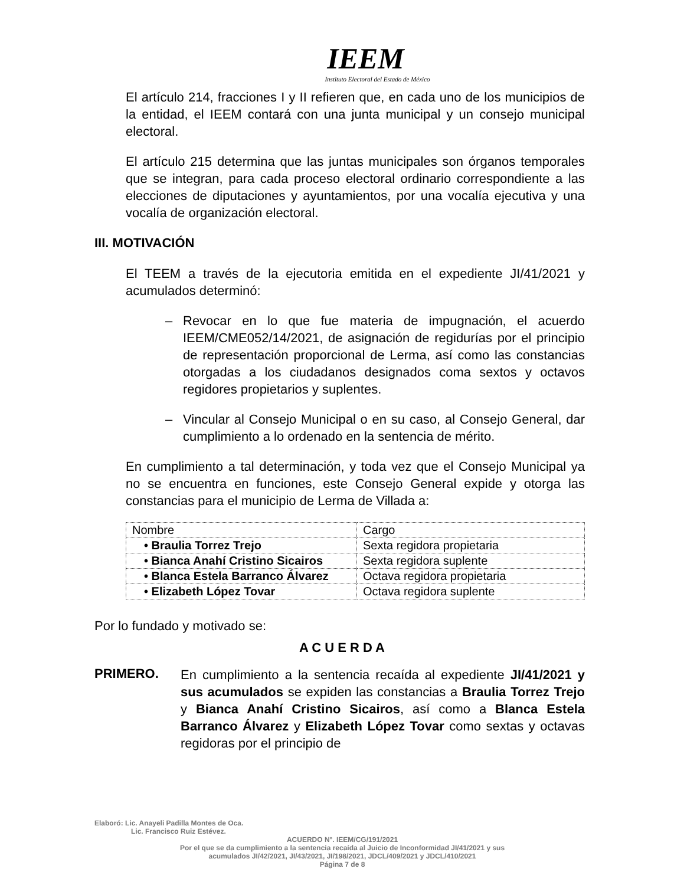IEEM
Instituto Electoral del Estado de México
El artículo 214, fracciones I y II refieren que, en cada uno de los municipios de la entidad, el IEEM contará con una junta municipal y un consejo municipal electoral.
El artículo 215 determina que las juntas municipales son órganos temporales que se integran, para cada proceso electoral ordinario correspondiente a las elecciones de diputaciones y ayuntamientos, por una vocalía ejecutiva y una vocalía de organización electoral.
III. MOTIVACIÓN
El TEEM a través de la ejecutoria emitida en el expediente JI/41/2021 y acumulados determinó:
– Revocar en lo que fue materia de impugnación, el acuerdo IEEM/CME052/14/2021, de asignación de regidurías por el principio de representación proporcional de Lerma, así como las constancias otorgadas a los ciudadanos designados coma sextos y octavos regidores propietarios y suplentes.
– Vincular al Consejo Municipal o en su caso, al Consejo General, dar cumplimiento a lo ordenado en la sentencia de mérito.
En cumplimiento a tal determinación, y toda vez que el Consejo Municipal ya no se encuentra en funciones, este Consejo General expide y otorga las constancias para el municipio de Lerma de Villada a:
| Nombre | Cargo |
| • Braulia Torrez Trejo | Sexta regidora propietaria |
| • Bianca Anahí Cristino Sicairos | Sexta regidora suplente |
| • Blanca Estela Barranco Álvarez | Octava regidora propietaria |
| • Elizabeth López Tovar | Octava regidora suplente |
Por lo fundado y motivado se:
A C U E R D A
PRIMERO.
En cumplimiento a la sentencia recaída al expediente JI/41/2021 y sus acumulados se expiden las constancias a Braulia Torrez Trejo y Bianca Anahí Cristino Sicairos, así como a Blanca Estela Barranco Álvarez y Elizabeth López Tovar como sextas y octavas regidoras por el principio de
Elaboró: Lic. Anayeli Padilla Montes de Oca.
Lic. Francisco Ruiz Estévez.
ACUERDO N°. IEEM/CG/191/2021
Por el que se da cumplimiento a la sentencia recaída al Juicio de Inconformidad JI/41/2021 y sus
acumulados JI/42/2021, JI/43/2021, JI/198/2021, JDCL/409/2021 y JDCL/410/2021
Página 7 de 8